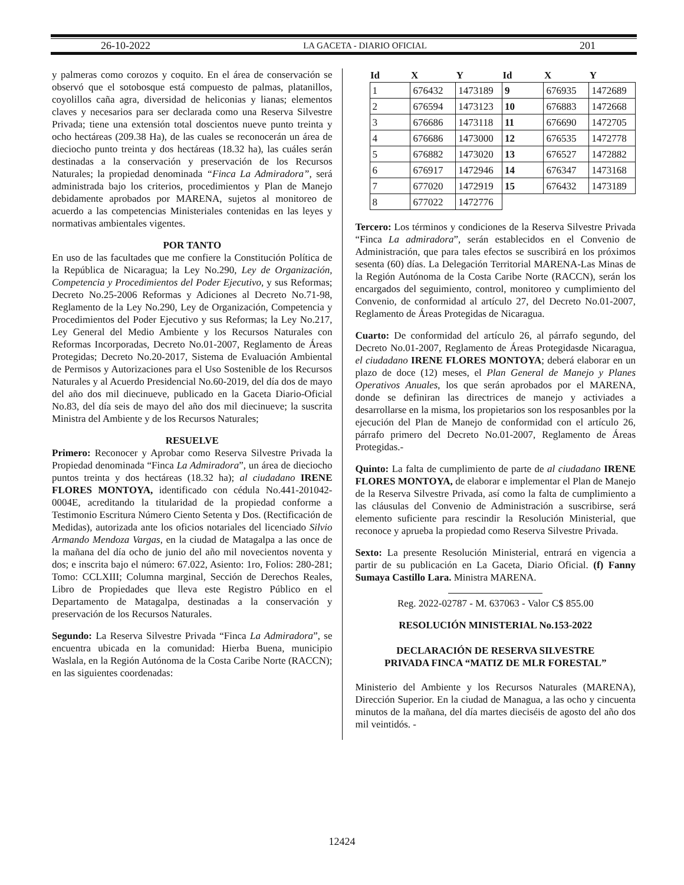26-10-2022 LA GACETA - DIARIO OFICIAL 201
y palmeras como corozos y coquito. En el área de conservación se observó que el sotobosque está compuesto de palmas, platanillos, coyolillos caña agra, diversidad de heliconias y lianas; elementos claves y necesarios para ser declarada como una Reserva Silvestre Privada; tiene una extensión total doscientos nueve punto treinta y ocho hectáreas (209.38 Ha), de las cuales se reconocerán un área de dieciocho punto treinta y dos hectáreas (18.32 ha), las cuáles serán destinadas a la conservación y preservación de los Recursos Naturales; la propiedad denominada “Finca La Admiradora”, será administrada bajo los criterios, procedimientos y Plan de Manejo debidamente aprobados por MARENA, sujetos al monitoreo de acuerdo a las competencias Ministeriales contenidas en las leyes y normativas ambientales vigentes.
POR TANTO
En uso de las facultades que me confiere la Constitución Política de la República de Nicaragua; la Ley No.290, Ley de Organización, Competencia y Procedimientos del Poder Ejecutivo, y sus Reformas; Decreto No.25-2006 Reformas y Adiciones al Decreto No.71-98, Reglamento de la Ley No.290, Ley de Organización, Competencia y Procedimientos del Poder Ejecutivo y sus Reformas; la Ley No.217, Ley General del Medio Ambiente y los Recursos Naturales con Reformas Incorporadas, Decreto No.01-2007, Reglamento de Áreas Protegidas; Decreto No.20-2017, Sistema de Evaluación Ambiental de Permisos y Autorizaciones para el Uso Sostenible de los Recursos Naturales y al Acuerdo Presidencial No.60-2019, del día dos de mayo del año dos mil diecinueve, publicado en la Gaceta Diario-Oficial No.83, del día seis de mayo del año dos mil diecinueve; la suscrita Ministra del Ambiente y de los Recursos Naturales;
RESUELVE
Primero: Reconocer y Aprobar como Reserva Silvestre Privada la Propiedad denominada “Finca La Admiradora”, un área de dieciocho puntos treinta y dos hectáreas (18.32 ha); al ciudadano IRENE FLORES MONTOYA, identificado con cédula No.441-201042-0004E, acreditando la titularidad de la propiedad conforme a Testimonio Escritura Número Ciento Setenta y Dos. (Rectificación de Medidas), autorizada ante los oficios notariales del licenciado Silvio Armando Mendoza Vargas, en la ciudad de Matagalpa a las once de la mañana del día ocho de junio del año mil novecientos noventa y dos; e inscrita bajo el número: 67.022, Asiento: 1ro, Folios: 280-281; Tomo: CCLXIII; Columna marginal, Sección de Derechos Reales, Libro de Propiedades que lleva este Registro Público en el Departamento de Matagalpa, destinadas a la conservación y preservación de los Recursos Naturales.
Segundo: La Reserva Silvestre Privada “Finca La Admiradora”, se encuentra ubicada en la comunidad: Hierba Buena, municipio Waslala, en la Región Autónoma de la Costa Caribe Norte (RACCN); en las siguientes coordenadas:
| Id | X | Y | Id | X | Y |
| --- | --- | --- | --- | --- | --- |
| 1 | 676432 | 1473189 | 9 | 676935 | 1472689 |
| 2 | 676594 | 1473123 | 10 | 676883 | 1472668 |
| 3 | 676686 | 1473118 | 11 | 676690 | 1472705 |
| 4 | 676686 | 1473000 | 12 | 676535 | 1472778 |
| 5 | 676882 | 1473020 | 13 | 676527 | 1472882 |
| 6 | 676917 | 1472946 | 14 | 676347 | 1473168 |
| 7 | 677020 | 1472919 | 15 | 676432 | 1473189 |
| 8 | 677022 | 1472776 | | | |
Tercero: Los términos y condiciones de la Reserva Silvestre Privada “Finca La admiradora”, serán establecidos en el Convenio de Administración, que para tales efectos se suscribirá en los próximos sesenta (60) días. La Delegación Territorial MARENA-Las Minas de la Región Autónoma de la Costa Caribe Norte (RACCN), serán los encargados del seguimiento, control, monitoreo y cumplimiento del Convenio, de conformidad al artículo 27, del Decreto No.01-2007, Reglamento de Áreas Protegidas de Nicaragua.
Cuarto: De conformidad del artículo 26, al párrafo segundo, del Decreto No.01-2007, Reglamento de Áreas Protegidasde Nicaragua, el ciudadano IRENE FLORES MONTOYA; deberá elaborar en un plazo de doce (12) meses, el Plan General de Manejo y Planes Operativos Anuales, los que serán aprobados por el MARENA, donde se definiran las directrices de manejo y activiades a desarrollarse en la misma, los propietarios son los resposanbles por la ejecución del Plan de Manejo de conformidad con el artículo 26, párrafo primero del Decreto No.01-2007, Reglamento de Áreas Protegidas.-
Quinto: La falta de cumplimiento de parte de al ciudadano IRENE FLORES MONTOYA, de elaborar e implementar el Plan de Manejo de la Reserva Silvestre Privada, así como la falta de cumplimiento a las cláusulas del Convenio de Administración a suscribirse, será elemento suficiente para rescindir la Resolución Ministerial, que reconoce y aprueba la propiedad como Reserva Silvestre Privada.
Sexto: La presente Resolución Ministerial, entrará en vigencia a partir de su publicación en La Gaceta, Diario Oficial. (f) Fanny Sumaya Castillo Lara. Ministra MARENA.
Reg. 2022-02787 - M. 637063 - Valor C$ 855.00
RESOLUCIÓN MINISTERIAL No.153-2022
DECLARACIÓN DE RESERVA SILVESTRE
PRIVADA FINCA “MATIZ DE MLR FORESTAL”
Ministerio del Ambiente y los Recursos Naturales (MARENA), Dirección Superior. En la ciudad de Managua, a las ocho y cincuenta minutos de la mañana, del día martes dieciséis de agosto del año dos mil veintidós. -
12424